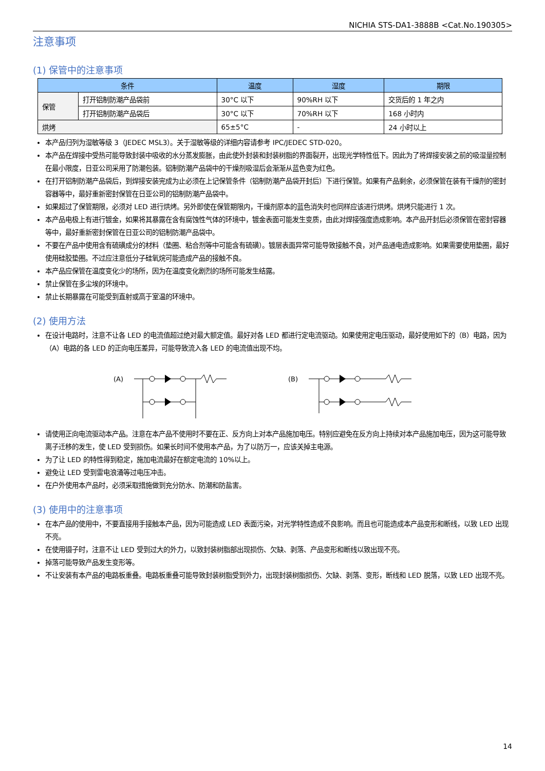NICHIA STS-DA1-3888B <Cat.No.190305>
注意事项
(1) 保管中的注意事项
| 条件 | | 温度 | 湿度 | 期限 |
| --- | --- | --- | --- | --- |
| 保管 | 打开铝制防潮产品袋前 | 30°C 以下 | 90%RH 以下 | 交货后的 1 年之内 |
| | 打开铝制防潮产品袋后 | 30°C 以下 | 70%RH 以下 | 168 小时内 |
| 烘烤 | | 65±5°C | - | 24 小时以上 |
本产品归列为湿敏等级 3（JEDEC MSL3）。关于湿敏等级的详细内容请参考 IPC/JEDEC STD-020。
本产品在焊接中受热可能导致封装中吸收的水分蒸发膨胀，由此使外封装和封装树脂的界面裂开，出现光学特性低下。因此为了将焊接安装之前的吸湿量控制在最小限度，日亚公司采用了防潮包装。铝制防潮产品袋中的干燥剂吸湿后会渐渐从蓝色变为红色。
在打开铝制防潮产品袋后，到焊接安装完成为止必须在上记保管条件（铝制防潮产品袋开封后）下进行保管。如果有产品剩余，必须保管在装有干燥剂的密封容器等中，最好重新密封保管在日亚公司的铝制防潮产品袋中。
如果超过了保管期限，必须对 LED 进行烘烤。另外即使在保管期限内，干燥剂原本的蓝色消失时也同样应该进行烘烤。烘烤只能进行 1 次。
本产品电极上有进行镀金，如果将其暴露在含有腐蚀性气体的环境中，镀金表面可能发生变质，由此对焊接强度造成影响。本产品开封后必须保管在密封容器等中，最好重新密封保管在日亚公司的铝制防潮产品袋中。
不要在产品中使用含有硫磺成分的材料（垫圈、粘合剂等中可能含有硫磺）。镀层表面异常可能导致接触不良，对产品通电造成影响。如果需要使用垫圈，最好使用硅胶垫圈。不过应注意低分子硅氧烷可能造成产品的接触不良。
本产品应保管在温度变化少的场所，因为在温度变化剧烈的场所可能发生结露。
禁止保管在多尘埃的环境中。
禁止长期暴露在可能受到直射或高于室温的环境中。
(2) 使用方法
在设计电路时，注意不让各 LED 的电流值超过绝对最大额定值。最好对各 LED 都进行定电流驱动。如果使用定电压驱动，最好使用如下的（B）电路，因为（A）电路的各 LED 的正向电压差异，可能导致流入各 LED 的电流值出现不均。
(A)
(B)
请使用正向电流驱动本产品。注意在本产品不使用时不要在正、反方向上对本产品施加电压。特别应避免在反方向上持续对本产品施加电压，因为这可能导致离子迁移的发生，使 LED 受到损伤。如果长时间不使用本产品，为了以防万一，应该关掉主电源。
为了让 LED 的特性得到稳定，施加电流最好在额定电流的 10%以上。
避免让 LED 受到雷电浪涌等过电压冲击。
在户外使用本产品时，必须采取措施做到充分防水、防潮和防盐害。
(3) 使用中的注意事项
在本产品的使用中，不要直接用手接触本产品，因为可能造成 LED 表面污染，对光学特性造成不良影响。而且也可能造成本产品变形和断线，以致 LED 出现不亮。
在使用镊子时，注意不让 LED 受到过大的外力，以致封装树脂部出现损伤、欠缺、剥落、产品变形和断线以致出现不亮。
掉落可能导致产品发生变形等。
不让安装有本产品的电路板重叠。电路板重叠可能导致封装树脂受到外力，出现封装树脂损伤、欠缺、剥落、变形，断线和 LED 脱落，以致 LED 出现不亮。
14